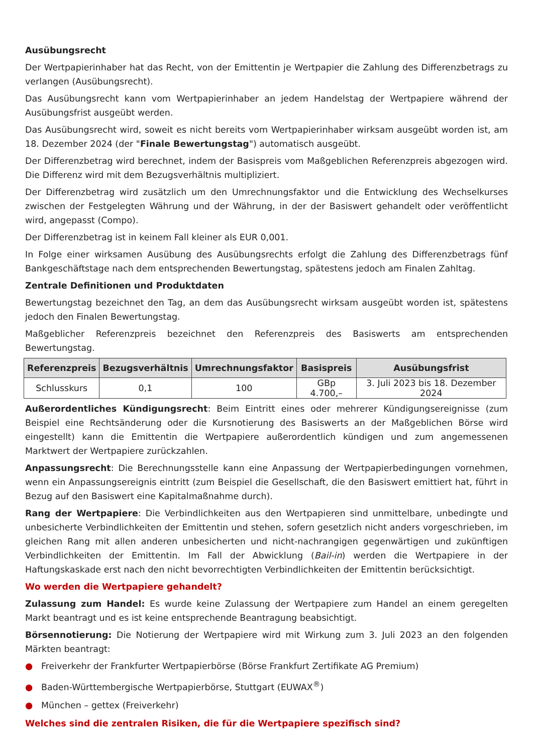Ausübungsrecht
Der Wertpapierinhaber hat das Recht, von der Emittentin je Wertpapier die Zahlung des Differenzbetrags zu verlangen (Ausübungsrecht).
Das Ausübungsrecht kann vom Wertpapierinhaber an jedem Handelstag der Wertpapiere während der Ausübungsfrist ausgeübt werden.
Das Ausübungsrecht wird, soweit es nicht bereits vom Wertpapierinhaber wirksam ausgeübt worden ist, am 18. Dezember 2024 (der "Finale Bewertungstag") automatisch ausgeübt.
Der Differenzbetrag wird berechnet, indem der Basispreis vom Maßgeblichen Referenzpreis abgezogen wird. Die Differenz wird mit dem Bezugsverhältnis multipliziert.
Der Differenzbetrag wird zusätzlich um den Umrechnungsfaktor und die Entwicklung des Wechselkurses zwischen der Festgelegten Währung und der Währung, in der der Basiswert gehandelt oder veröffentlicht wird, angepasst (Compo).
Der Differenzbetrag ist in keinem Fall kleiner als EUR 0,001.
In Folge einer wirksamen Ausübung des Ausübungsrechts erfolgt die Zahlung des Differenzbetrags fünf Bankgeschäftstage nach dem entsprechenden Bewertungstag, spätestens jedoch am Finalen Zahltag.
Zentrale Definitionen und Produktdaten
Bewertungstag bezeichnet den Tag, an dem das Ausübungsrecht wirksam ausgeübt worden ist, spätestens jedoch den Finalen Bewertungstag.
Maßgeblicher Referenzpreis bezeichnet den Referenzpreis des Basiswerts am entsprechenden Bewertungstag.
| Referenzpreis | Bezugsverhältnis | Umrechnungsfaktor | Basispreis | Ausübungsfrist |
| --- | --- | --- | --- | --- |
| Schlusskurs | 0,1 | 100 | GBp 4.700,– | 3. Juli 2023 bis 18. Dezember 2024 |
Außerordentliches Kündigungsrecht: Beim Eintritt eines oder mehrerer Kündigungsereignisse (zum Beispiel eine Rechtsänderung oder die Kursnotierung des Basiswerts an der Maßgeblichen Börse wird eingestellt) kann die Emittentin die Wertpapiere außerordentlich kündigen und zum angemessenen Marktwert der Wertpapiere zurückzahlen.
Anpassungsrecht: Die Berechnungsstelle kann eine Anpassung der Wertpapierbedingungen vornehmen, wenn ein Anpassungsereignis eintritt (zum Beispiel die Gesellschaft, die den Basiswert emittiert hat, führt in Bezug auf den Basiswert eine Kapitalmaßnahme durch).
Rang der Wertpapiere: Die Verbindlichkeiten aus den Wertpapieren sind unmittelbare, unbedingte und unbesicherte Verbindlichkeiten der Emittentin und stehen, sofern gesetzlich nicht anders vorgeschrieben, im gleichen Rang mit allen anderen unbesicherten und nicht-nachrangigen gegenwärtigen und zukünftigen Verbindlichkeiten der Emittentin. Im Fall der Abwicklung (Bail-in) werden die Wertpapiere in der Haftungskaskade erst nach den nicht bevorrechtigten Verbindlichkeiten der Emittentin berücksichtigt.
Wo werden die Wertpapiere gehandelt?
Zulassung zum Handel: Es wurde keine Zulassung der Wertpapiere zum Handel an einem geregelten Markt beantragt und es ist keine entsprechende Beantragung beabsichtigt.
Börsennotierung: Die Notierung der Wertpapiere wird mit Wirkung zum 3. Juli 2023 an den folgenden Märkten beantragt:
● Freiverkehr der Frankfurter Wertpapierbörse (Börse Frankfurt Zertifikate AG Premium)
● Baden-Württembergische Wertpapierbörse, Stuttgart (EUWAX<sup>®</sup>)
● München – gettex (Freiverkehr)
Welches sind die zentralen Risiken, die für die Wertpapiere spezifisch sind?